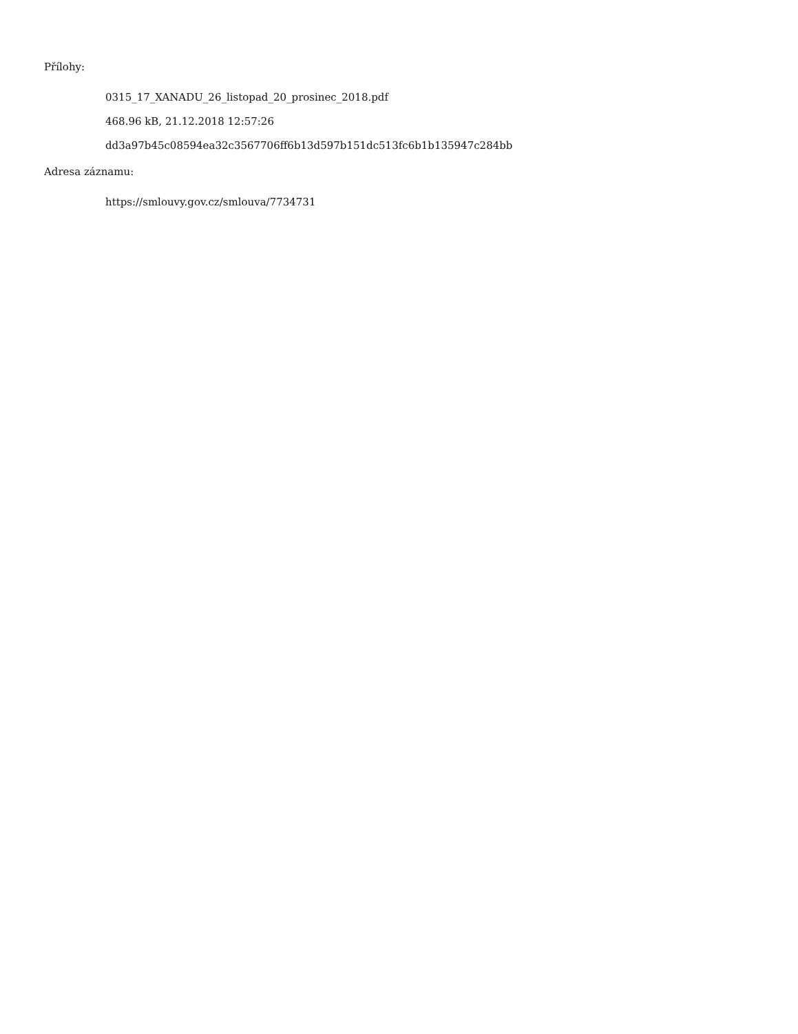Přílohy:
0315_17_XANADU_26_listopad_20_prosinec_2018.pdf
468.96 kB, 21.12.2018 12:57:26
dd3a97b45c08594ea32c3567706ff6b13d597b151dc513fc6b1b135947c284bb
Adresa záznamu:
https://smlouvy.gov.cz/smlouva/7734731